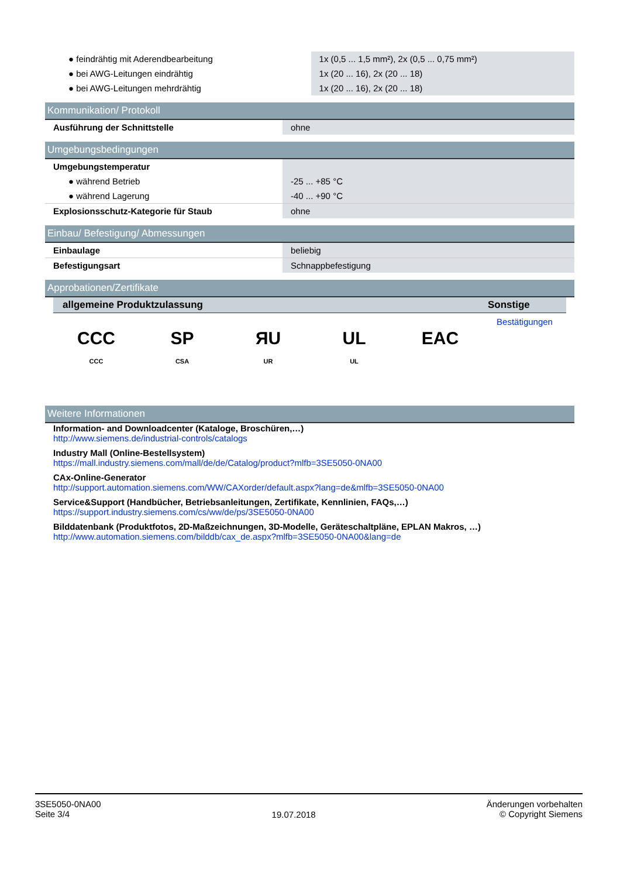| ● feindrähtig mit Aderendbearbeitung | 1x (0,5 ... 1,5 mm²), 2x (0,5 ... 0,75 mm²) |
| ● bei AWG-Leitungen eindrähtig | 1x (20 ... 16), 2x (20 ... 18) |
| ● bei AWG-Leitungen mehrdrähtig | 1x (20 ... 16), 2x (20 ... 18) |
Kommunikation/ Protokoll
| Ausführung der Schnittstelle | ohne |
Umgebungsbedingungen
| Umgebungstemperatur | |
| ● während Betrieb | -25 ... +85 °C |
| ● während Lagerung | -40 ... +90 °C |
| Explosionsschutz-Kategorie für Staub | ohne |
Einbau/ Befestigung/ Abmessungen
| Einbaulage | beliebig |
| Befestigungsart | Schnappbefestigung |
Approbationen/Zertifikate
allgemeine Produktzulassung
CCC
CCC
SP
CSA
ЯU
UR
UL
UL
EAC
Sonstige
Bestätigungen
Weitere Informationen
Information- and Downloadcenter (Kataloge, Broschüren,…)
http://www.siemens.de/industrial-controls/catalogs
Industry Mall (Online-Bestellsystem)
https://mall.industry.siemens.com/mall/de/de/Catalog/product?mlfb=3SE5050-0NA00
CAx-Online-Generator
http://support.automation.siemens.com/WW/CAXorder/default.aspx?lang=de&mlfb=3SE5050-0NA00
Service&Support (Handbücher, Betriebsanleitungen, Zertifikate, Kennlinien, FAQs,…)
https://support.industry.siemens.com/cs/ww/de/ps/3SE5050-0NA00
Bilddatenbank (Produktfotos, 2D-Maßzeichnungen, 3D-Modelle, Geräteschaltpläne, EPLAN Makros, …)
http://www.automation.siemens.com/bilddb/cax_de.aspx?mlfb=3SE5050-0NA00&lang=de
3SE5050-0NA00
Seite 3/4
19.07.2018
Änderungen vorbehalten
© Copyright Siemens